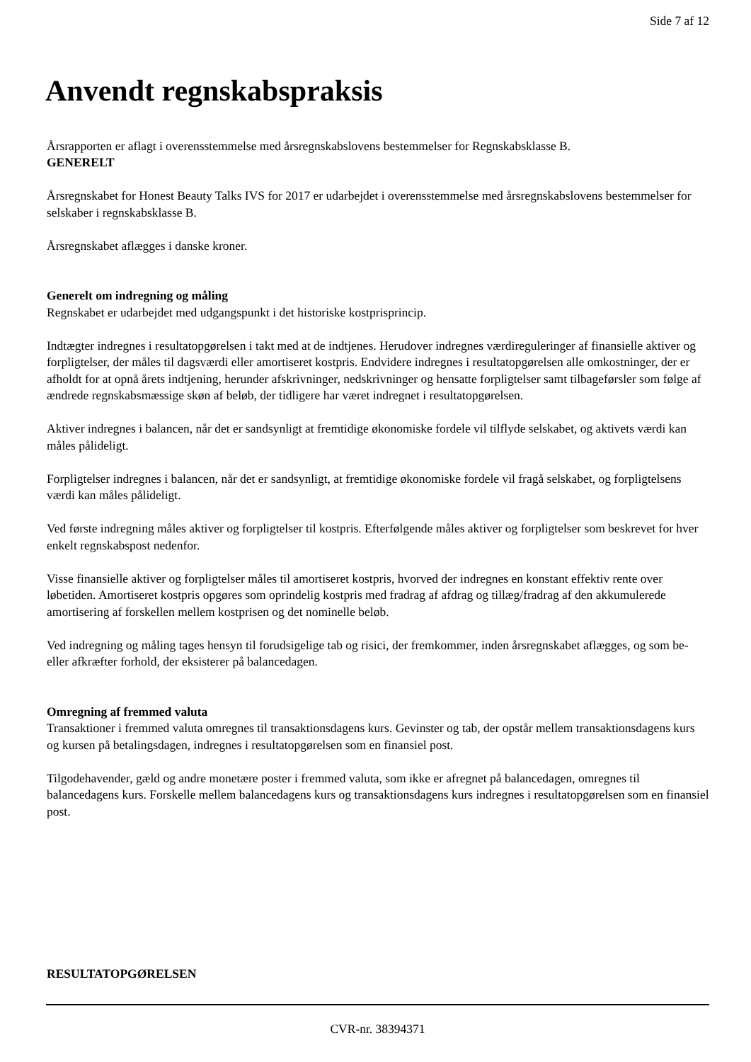Side 7 af 12
Anvendt regnskabspraksis
Årsrapporten er aflagt i overensstemmelse med årsregnskabslovens bestemmelser for Regnskabsklasse B.
GENERELT
Årsregnskabet for Honest Beauty Talks IVS for 2017 er udarbejdet i overensstemmelse med årsregnskabslovens bestemmelser for selskaber i regnskabsklasse B.
Årsregnskabet aflægges i danske kroner.
Generelt om indregning og måling
Regnskabet er udarbejdet med udgangspunkt i det historiske kostprisprincip.
Indtægter indregnes i resultatopgørelsen i takt med at de indtjenes. Herudover indregnes værdireguleringer af finansielle aktiver og forpligtelser, der måles til dagsværdi eller amortiseret kostpris. Endvidere indregnes i resultatopgørelsen alle omkostninger, der er afholdt for at opnå årets indtjening, herunder afskrivninger, nedskrivninger og hensatte forpligtelser samt tilbageførsler som følge af ændrede regnskabsmæssige skøn af beløb, der tidligere har været indregnet i resultatopgørelsen.
Aktiver indregnes i balancen, når det er sandsynligt at fremtidige økonomiske fordele vil tilflyde selskabet, og aktivets værdi kan måles pålideligt.
Forpligtelser indregnes i balancen, når det er sandsynligt, at fremtidige økonomiske fordele vil fragå selskabet, og forpligtelsens værdi kan måles pålideligt.
Ved første indregning måles aktiver og forpligtelser til kostpris. Efterfølgende måles aktiver og forpligtelser som beskrevet for hver enkelt regnskabspost nedenfor.
Visse finansielle aktiver og forpligtelser måles til amortiseret kostpris, hvorved der indregnes en konstant effektiv rente over løbetiden. Amortiseret kostpris opgøres som oprindelig kostpris med fradrag af afdrag og tillæg/fradrag af den akkumulerede amortisering af forskellen mellem kostprisen og det nominelle beløb.
Ved indregning og måling tages hensyn til forudsigelige tab og risici, der fremkommer, inden årsregnskabet aflægges, og som be- eller afkræfter forhold, der eksisterer på balancedagen.
Omregning af fremmed valuta
Transaktioner i fremmed valuta omregnes til transaktionsdagens kurs. Gevinster og tab, der opstår mellem transaktionsdagens kurs og kursen på betalingsdagen, indregnes i resultatopgørelsen som en finansiel post.
Tilgodehavender, gæld og andre monetære poster i fremmed valuta, som ikke er afregnet på balancedagen, omregnes til balancedagens kurs. Forskelle mellem balancedagens kurs og transaktionsdagens kurs indregnes i resultatopgørelsen som en finansiel post.
RESULTATOPGØRELSEN
CVR-nr. 38394371